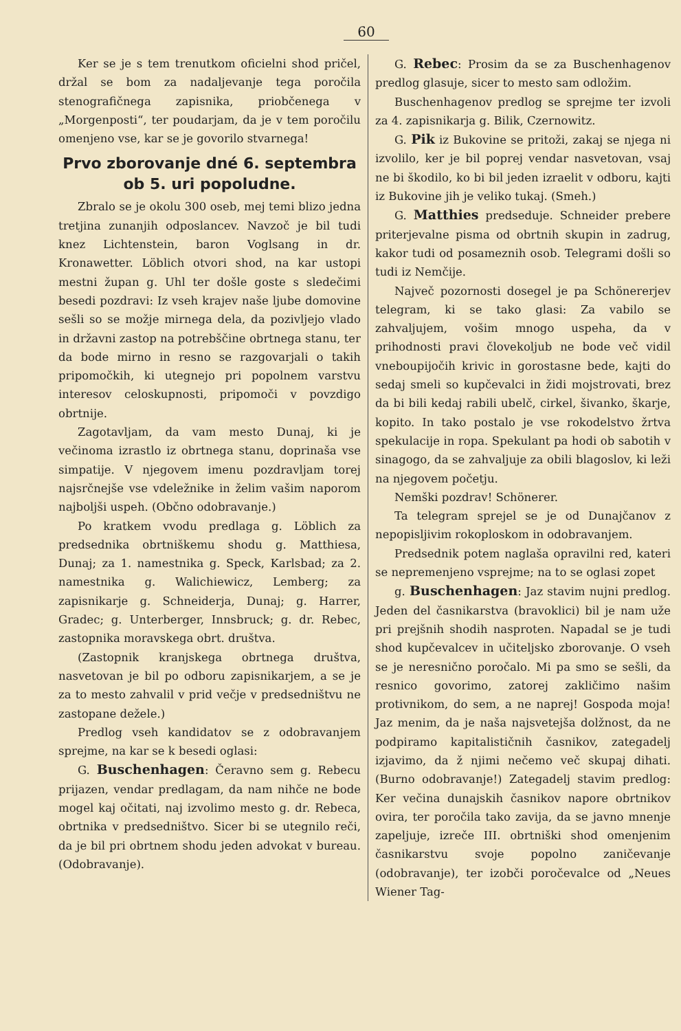60
Ker se je s tem trenutkom oficielni shod pričel, držal se bom za nadaljevanje tega poročila stenografičnega zapisnika, priobčenega v „Morgenposti“, ter poudarjam, da je v tem poročilu omenjeno vse, kar se je govorilo stvarnega!
Prvo zborovanje dné 6. septembra ob 5. uri popoludne.
Zbralo se je okolu 300 oseb, mej temi blizo jedna tretjina zunanjih odposlancev. Navzoč je bil tudi knez Lichtenstein, baron Voglsang in dr. Kronawetter. Löblich otvori shod, na kar ustopi mestni župan g. Uhl ter došle goste s sledečimi besedi pozdravi: Iz vseh krajev naše ljube domovine sešli so se možje mirnega dela, da pozivljejo vlado in državni zastop na potrebščine obrtnega stanu, ter da bode mirno in resno se razgovarjali o takih pripomočkih, ki utegnejo pri popolnem varstvu interesov celoskupnosti, pripomoči v povzdigo obrtnije.
Zagotavljam, da vam mesto Dunaj, ki je večinoma izrastlo iz obrtnega stanu, doprinaša vse simpatije. V njegovem imenu pozdravljam torej najsrčnejše vse vdeležnike in želim vašim naporom najboljši uspeh. (Občno odobravanje.)
Po kratkem vvodu predlaga g. Löblich za predsednika obrtniškemu shodu g. Matthiesa, Dunaj; za 1. namestnika g. Speck, Karlsbad; za 2. namestnika g. Walichiewicz, Lemberg; za zapisnikarje g. Schneiderja, Dunaj; g. Harrer, Gradec; g. Unterberger, Innsbruck; g. dr. Rebec, zastopnika moravskega obrt. društva.
(Zastopnik kranjskega obrtnega društva, nasvetovan je bil po odboru zapisnikarjem, a se je za to mesto zahvalil v prid večje v predsedništvu ne zastopane dežele.)
Predlog vseh kandidatov se z odobravanjem sprejme, na kar se k besedi oglasi:
G. Buschenhagen: Čeravno sem g. Rebecu prijazen, vendar predlagam, da nam nihče ne bode mogel kaj očitati, naj izvolimo mesto g. dr. Rebeca, obrtnika v predsedništvo. Sicer bi se utegnilo reči, da je bil pri obrtnem shodu jeden advokat v bureau. (Odobravanje).
G. Rebec: Prosim da se za Buschenhagenov predlog glasuje, sicer to mesto sam odložim.
Buschenhagenov predlog se sprejme ter izvoli za 4. zapisnikarja g. Bilik, Czernowitz.
G. Pik iz Bukovine se pritoži, zakaj se njega ni izvolilo, ker je bil poprej vendar nasvetovan, vsaj ne bi škodilo, ko bi bil jeden izraelit v odboru, kajti iz Bukovine jih je veliko tukaj. (Smeh.)
G. Matthies predseduje. Schneider prebere priterjevalne pisma od obrtnih skupin in zadrug, kakor tudi od posameznih osob. Telegrami došli so tudi iz Nemčije.
Največ pozornosti dosegel je pa Schönererjev telegram, ki se tako glasi: Za vabilo se zahvaljujem, vošim mnogo uspeha, da v prihodnosti pravi človekoljub ne bode več vidil vneboupijočih krivic in gorostasne bede, kajti do sedaj smeli so kupčevalci in židi mojstrovati, brez da bi bili kedaj rabili ubelč, cirkel, šivanko, škarje, kopito. In tako postalo je vse rokodelstvo žrtva spekulacije in ropa. Spekulant pa hodi ob sabotih v sinagogo, da se zahvaljuje za obili blagoslov, ki leži na njegovem početju.
Nemški pozdrav! Schönerer.
Ta telegram sprejel se je od Dunajčanov z nepopisljivim rokoploskom in odobravanjem.
Predsednik potem naglaša opravilni red, kateri se nepremenjeno vsprejme; na to se oglasi zopet
g. Buschenhagen: Jaz stavim nujni predlog. Jeden del časnikarstva (bravoklici) bil je nam uže pri prejšnih shodih nasproten. Napadal se je tudi shod kupčevalcev in učiteljsko zborovanje. O vseh se je neresnično poročalo. Mi pa smo se sešli, da resnico govorimo, zatorej zakličimo našim protivnikom, do sem, a ne naprej! Gospoda moja! Jaz menim, da je naša najsvetejša dolžnost, da ne podpiramo kapitalističnih časnikov, zategadelj izjavimo, da ž njimi nečemo več skupaj dihati. (Burno odobravanje!) Zategadelj stavim predlog: Ker večina dunajskih časnikov napore obrtnikov ovira, ter poročila tako zavija, da se javno mnenje zapeljuje, izreče III. obrtniški shod omenjenim časnikarstvu svoje popolno zaničevanje (odobravanje), ter izobči poročevalce od „Neues Wiener Tag-